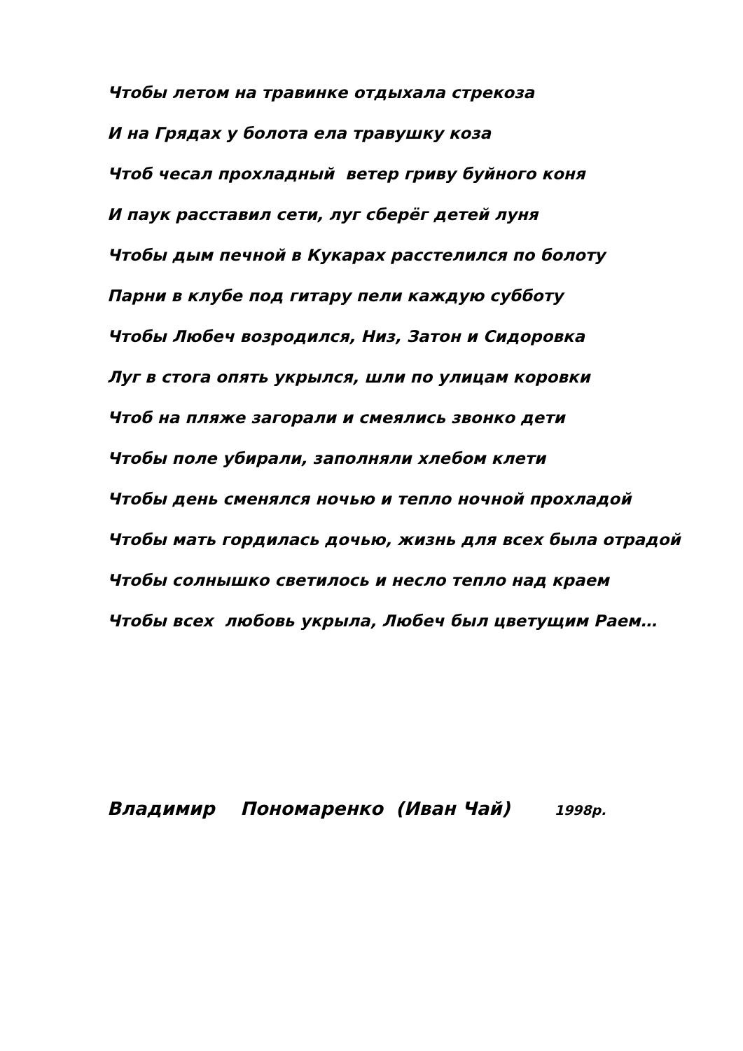Чтобы летом на травинке отдыхала стрекоза
И на Грядах у болота ела травушку коза
Чтоб чесал прохладный ветер гриву буйного коня
И паук расставил сети, луг сберёг детей луня
Чтобы дым печной в Кукарах расстелился по болоту
Парни в клубе под гитару пели каждую субботу
Чтобы Любеч возродился, Низ, Затон и Сидоровка
Луг в стога опять укрылся, шли по улицам коровки
Чтоб на пляже загорали и смеялись звонко дети
Чтобы поле убирали, заполняли хлебом клети
Чтобы день сменялся ночью и тепло ночной прохладой
Чтобы мать гордилась дочью, жизнь для всех была отрадой
Чтобы солнышко светилось и несло тепло над краем
Чтобы всех любовь укрыла, Любеч был цветущим Раем…
Владимир Пономаренко (Иван Чай) 1998р.